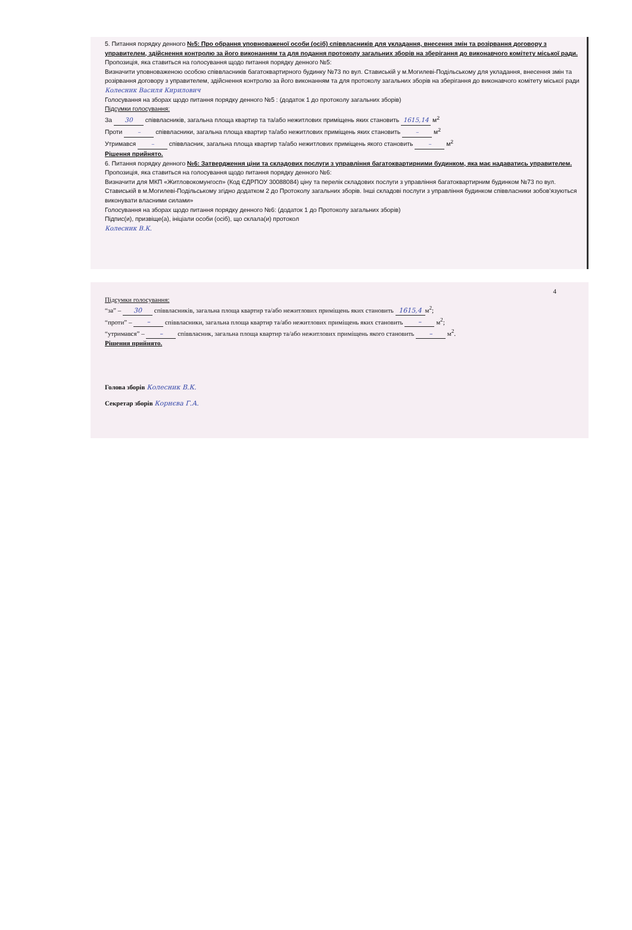5. Питання порядку денного №5: Про обрання уповноваженої особи (осіб) співвласників для укладання, внесення змін та розірвання договору з управителем, здійснення контролю за його виконанням та для подання протоколу загальних зборів на зберігання до виконавчого комітету міської ради.
Пропозиція, яка ставиться на голосування щодо питання порядку денного №5:
Визначити уповноваженою особою співвласників багатоквартирного будинку №73 по вул. Ставиській у м.Могилеві-Подільському для укладання, внесення змін та розірвання договору з управителем, здійснення контролю за його виконанням та для протоколу загальних зборів на зберігання до виконавчого комітету міської ради Колесник Василя Кирилович
Голосування на зборах щодо питання порядку денного №5 : (додаток 1 до протоколу загальних зборів)
Підсумки голосування:
За 30 співвласників, загальна площа квартир та та/або нежитлових приміщень яких становить 1615,14 м<sup>2</sup>
Проти – співвласники, загальна площа квартир та/або нежитлових приміщень яких становить – м<sup>2</sup>
Утримався – співвласник, загальна площа квартир та/або нежитлових приміщень якого становить – м<sup>2</sup>
Рішення прийнято.
6. Питання порядку денного №6: Затвердження ціни та складових послуги з управління багатоквартирними будинком, яка має надаватись управителем.
Пропозиція, яка ставиться на голосування щодо питання порядку денного №6:
Визначити для МКП «Житловокомунгосп» (Код ЄДРПОУ 30088084) ціну та перелік складових послуги з управління багатоквартирним будинком №73 по вул. Ставиській в м.Могилеві-Подільському згідно додатком 2 до Протоколу загальних зборів. Інші складові послуги з управління будинком співвласники зобов'язуються виконувати власними силами»
Голосування на зборах щодо питання порядку денного №6: (додаток 1 до Протоколу загальних зборів)
Підпис(и), призвіще(а), ініціали особи (осіб), що склала(и) протокол
Колесник В.К.
4
Підсумки голосування:
“за” – 30 співвласників, загальна площа квартир та/або нежитлових приміщень яких становить 1615,4 м<sup>2</sup>;
“проти” – – співвласники, загальна площа квартир та/або нежитлових приміщень яких становить – м<sup>2</sup>;
“утримався” – – співвласник, загальна площа квартир та/або нежитлових приміщень якого становить – м<sup>2</sup>.
Рішення прийнято.
Голова зборів Колесник В.К.
Секретар зборів Корнєва Г.А.